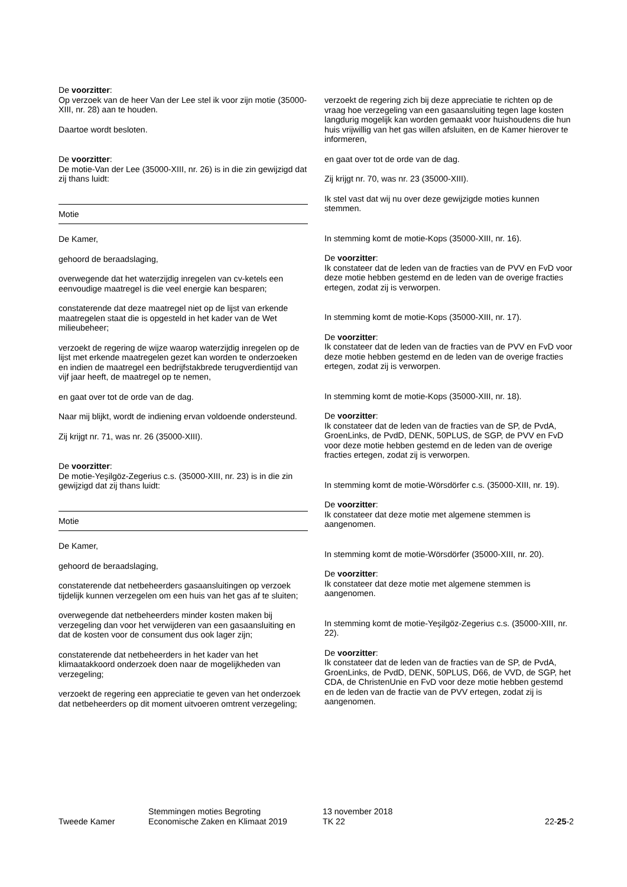De voorzitter:
Op verzoek van de heer Van der Lee stel ik voor zijn motie (35000-XIII, nr. 28) aan te houden.
Daartoe wordt besloten.
De voorzitter:
De motie-Van der Lee (35000-XIII, nr. 26) is in die zin gewijzigd dat zij thans luidt:
Motie
De Kamer,
gehoord de beraadslaging,
overwegende dat het waterzijdig inregelen van cv-ketels een eenvoudige maatregel is die veel energie kan besparen;
constaterende dat deze maatregel niet op de lijst van erkende maatregelen staat die is opgesteld in het kader van de Wet milieubeheer;
verzoekt de regering de wijze waarop waterzijdig inregelen op de lijst met erkende maatregelen gezet kan worden te onderzoeken en indien de maatregel een bedrijfstakbrede terugverdientijd van vijf jaar heeft, de maatregel op te nemen,
en gaat over tot de orde van de dag.
Naar mij blijkt, wordt de indiening ervan voldoende ondersteund.
Zij krijgt nr. 71, was nr. 26 (35000-XIII).
De voorzitter:
De motie-Yeşilgöz-Zegerius c.s. (35000-XIII, nr. 23) is in die zin gewijzigd dat zij thans luidt:
Motie
De Kamer,
gehoord de beraadslaging,
constaterende dat netbeheerders gasaansluitingen op verzoek tijdelijk kunnen verzegelen om een huis van het gas af te sluiten;
overwegende dat netbeheerders minder kosten maken bij verzegeling dan voor het verwijderen van een gasaansluiting en dat de kosten voor de consument dus ook lager zijn;
constaterende dat netbeheerders in het kader van het klimaatakkoord onderzoek doen naar de mogelijkheden van verzegeling;
verzoekt de regering een appreciatie te geven van het onderzoek dat netbeheerders op dit moment uitvoeren omtrent verzegeling;
verzoekt de regering zich bij deze appreciatie te richten op de vraag hoe verzegeling van een gasaansluiting tegen lage kosten langdurig mogelijk kan worden gemaakt voor huishoudens die hun huis vrijwillig van het gas willen afsluiten, en de Kamer hierover te informeren,
en gaat over tot de orde van de dag.
Zij krijgt nr. 70, was nr. 23 (35000-XIII).
Ik stel vast dat wij nu over deze gewijzigde moties kunnen stemmen.
In stemming komt de motie-Kops (35000-XIII, nr. 16).
De voorzitter:
Ik constateer dat de leden van de fracties van de PVV en FvD voor deze motie hebben gestemd en de leden van de overige fracties ertegen, zodat zij is verworpen.
In stemming komt de motie-Kops (35000-XIII, nr. 17).
De voorzitter:
Ik constateer dat de leden van de fracties van de PVV en FvD voor deze motie hebben gestemd en de leden van de overige fracties ertegen, zodat zij is verworpen.
In stemming komt de motie-Kops (35000-XIII, nr. 18).
De voorzitter:
Ik constateer dat de leden van de fracties van de SP, de PvdA, GroenLinks, de PvdD, DENK, 50PLUS, de SGP, de PVV en FvD voor deze motie hebben gestemd en de leden van de overige fracties ertegen, zodat zij is verworpen.
In stemming komt de motie-Wörsdörfer c.s. (35000-XIII, nr. 19).
De voorzitter:
Ik constateer dat deze motie met algemene stemmen is aangenomen.
In stemming komt de motie-Wörsdörfer (35000-XIII, nr. 20).
De voorzitter:
Ik constateer dat deze motie met algemene stemmen is aangenomen.
In stemming komt de motie-Yeşilgöz-Zegerius c.s. (35000-XIII, nr. 22).
De voorzitter:
Ik constateer dat de leden van de fracties van de SP, de PvdA, GroenLinks, de PvdD, DENK, 50PLUS, D66, de VVD, de SGP, het CDA, de ChristenUnie en FvD voor deze motie hebben gestemd en de leden van de fractie van de PVV ertegen, zodat zij is aangenomen.
Tweede Kamer
Stemmingen moties Begroting
Economische Zaken en Klimaat 2019
13 november 2018
TK 22
22-25-2